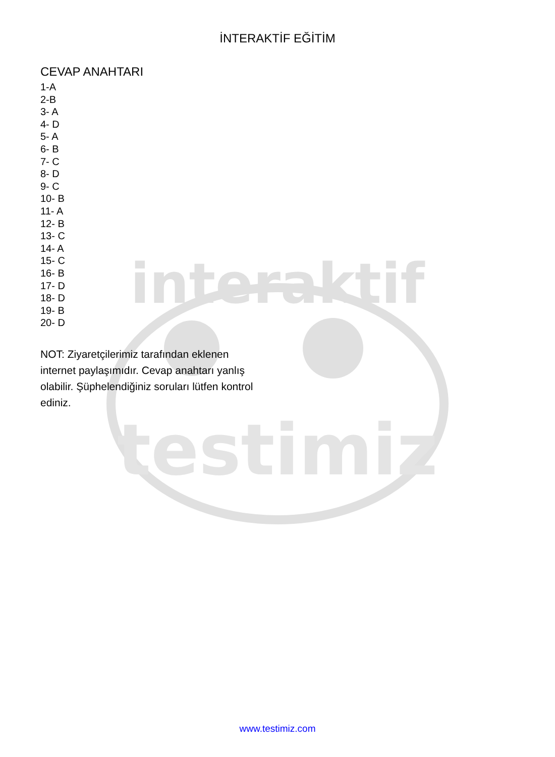testimiz
interaktif
İNTERAKTİF EĞİTİM
CEVAP ANAHTARI
1-A
2-B
3- A
4- D
5- A
6- B
7- C
8- D
9- C
10- B
11- A
12- B
13- C
14- A
15- C
16- B
17- D
18- D
19- B
20- D
NOT: Ziyaretçilerimiz tarafından eklenen internet paylaşımıdır. Cevap anahtarı yanlış olabilir. Şüphelendiğiniz soruları lütfen kontrol ediniz.
www.testimiz.com